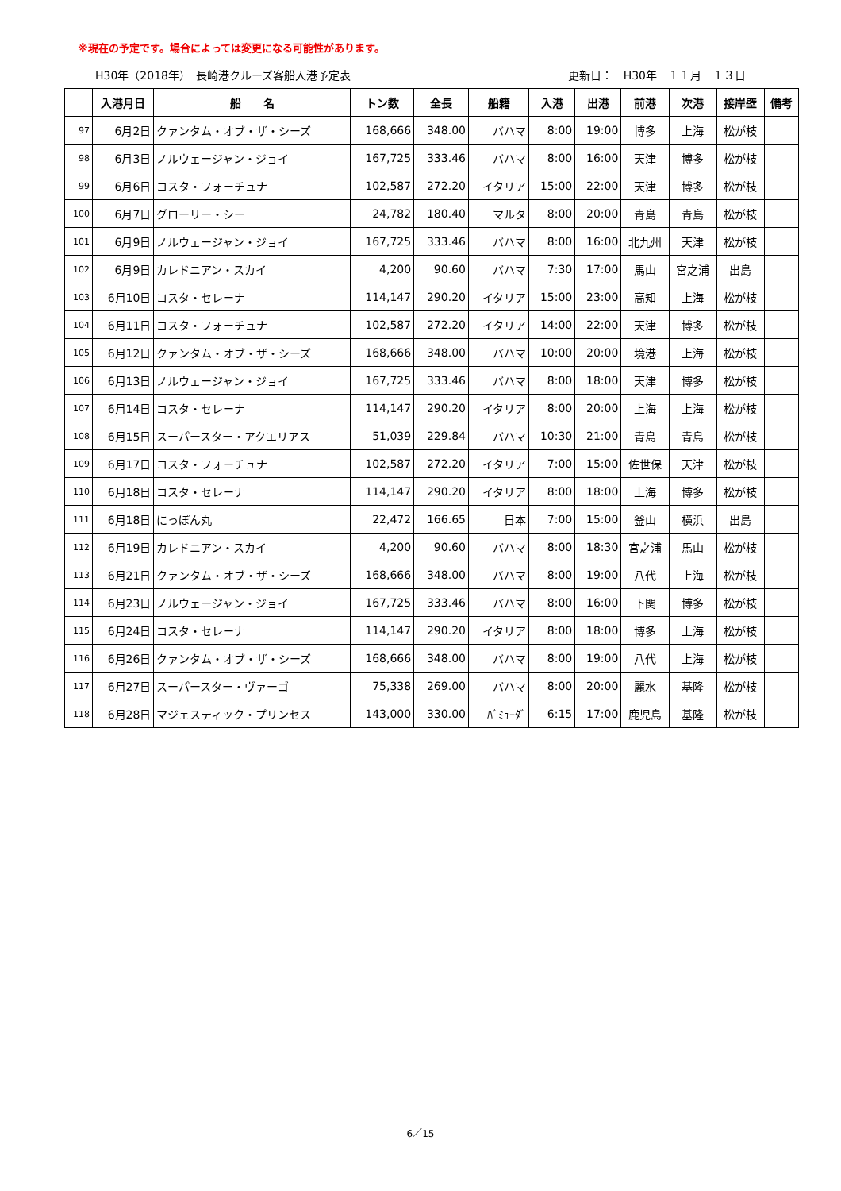※現在の予定です。場合によっては変更になる可能性があります。
H30年（2018年）　長崎港クルーズ客船入港予定表 更新日：　H30年　１１月　１３日
| | 入港月日 | 船 名 | トン数 | 全長 | 船籍 | 入港 | 出港 | 前港 | 次港 | 接岸壁 | 備考 |
| --- | --- | --- | --- | --- | --- | --- | --- | --- | --- | --- | --- |
| 97 | 6月2日 | クァンタム・オブ・ザ・シーズ | 168,666 | 348.00 | バハマ | 8:00 | 19:00 | 博多 | 上海 | 松が枝 | |
| 98 | 6月3日 | ノルウェージャン・ジョイ | 167,725 | 333.46 | バハマ | 8:00 | 16:00 | 天津 | 博多 | 松が枝 | |
| 99 | 6月6日 | コスタ・フォーチュナ | 102,587 | 272.20 | イタリア | 15:00 | 22:00 | 天津 | 博多 | 松が枝 | |
| 100 | 6月7日 | グローリー・シー | 24,782 | 180.40 | マルタ | 8:00 | 20:00 | 青島 | 青島 | 松が枝 | |
| 101 | 6月9日 | ノルウェージャン・ジョイ | 167,725 | 333.46 | バハマ | 8:00 | 16:00 | 北九州 | 天津 | 松が枝 | |
| 102 | 6月9日 | カレドニアン・スカイ | 4,200 | 90.60 | バハマ | 7:30 | 17:00 | 馬山 | 宮之浦 | 出島 | |
| 103 | 6月10日 | コスタ・セレーナ | 114,147 | 290.20 | イタリア | 15:00 | 23:00 | 高知 | 上海 | 松が枝 | |
| 104 | 6月11日 | コスタ・フォーチュナ | 102,587 | 272.20 | イタリア | 14:00 | 22:00 | 天津 | 博多 | 松が枝 | |
| 105 | 6月12日 | クァンタム・オブ・ザ・シーズ | 168,666 | 348.00 | バハマ | 10:00 | 20:00 | 境港 | 上海 | 松が枝 | |
| 106 | 6月13日 | ノルウェージャン・ジョイ | 167,725 | 333.46 | バハマ | 8:00 | 18:00 | 天津 | 博多 | 松が枝 | |
| 107 | 6月14日 | コスタ・セレーナ | 114,147 | 290.20 | イタリア | 8:00 | 20:00 | 上海 | 上海 | 松が枝 | |
| 108 | 6月15日 | スーパースター・アクエリアス | 51,039 | 229.84 | バハマ | 10:30 | 21:00 | 青島 | 青島 | 松が枝 | |
| 109 | 6月17日 | コスタ・フォーチュナ | 102,587 | 272.20 | イタリア | 7:00 | 15:00 | 佐世保 | 天津 | 松が枝 | |
| 110 | 6月18日 | コスタ・セレーナ | 114,147 | 290.20 | イタリア | 8:00 | 18:00 | 上海 | 博多 | 松が枝 | |
| 111 | 6月18日 | にっぽん丸 | 22,472 | 166.65 | 日本 | 7:00 | 15:00 | 釜山 | 横浜 | 出島 | |
| 112 | 6月19日 | カレドニアン・スカイ | 4,200 | 90.60 | バハマ | 8:00 | 18:30 | 宮之浦 | 馬山 | 松が枝 | |
| 113 | 6月21日 | クァンタム・オブ・ザ・シーズ | 168,666 | 348.00 | バハマ | 8:00 | 19:00 | 八代 | 上海 | 松が枝 | |
| 114 | 6月23日 | ノルウェージャン・ジョイ | 167,725 | 333.46 | バハマ | 8:00 | 16:00 | 下関 | 博多 | 松が枝 | |
| 115 | 6月24日 | コスタ・セレーナ | 114,147 | 290.20 | イタリア | 8:00 | 18:00 | 博多 | 上海 | 松が枝 | |
| 116 | 6月26日 | クァンタム・オブ・ザ・シーズ | 168,666 | 348.00 | バハマ | 8:00 | 19:00 | 八代 | 上海 | 松が枝 | |
| 117 | 6月27日 | スーパースター・ヴァーゴ | 75,338 | 269.00 | バハマ | 8:00 | 20:00 | 麗水 | 基隆 | 松が枝 | |
| 118 | 6月28日 | マジェスティック・プリンセス | 143,000 | 330.00 | ﾊﾞﾐｭｰﾀﾞ | 6:15 | 17:00 | 鹿児島 | 基隆 | 松が枝 | |
6／15